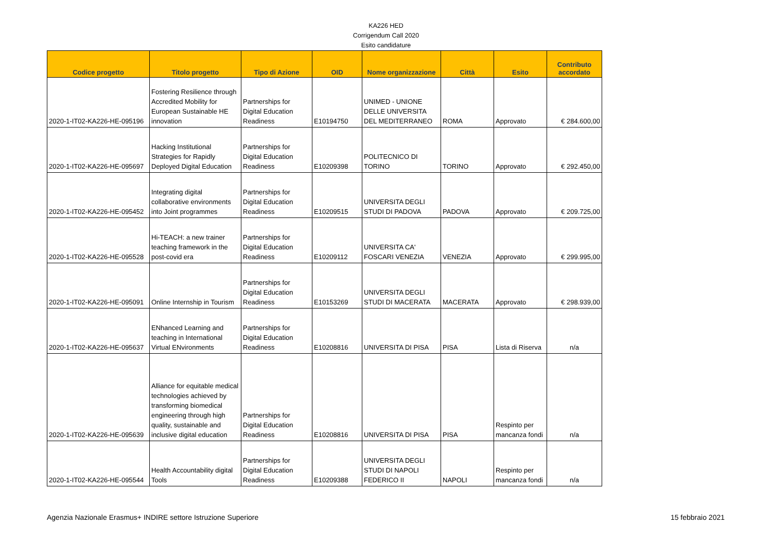KA226 HED
Corrigendum Call 2020
Esito candidature
| Codice progetto | Titolo progetto | Tipo di Azione | OID | Nome organizzazione | Città | Esito | Contributo accordato |
| --- | --- | --- | --- | --- | --- | --- | --- |
| 2020-1-IT02-KA226-HE-095196 | Fostering Resilience through Accredited Mobility for European Sustainable HE innovation | Partnerships for Digital Education Readiness | E10194750 | UNIMED - UNIONE DELLE UNIVERSITA DEL MEDITERRANEO | ROMA | Approvato | € 284.600,00 |
| 2020-1-IT02-KA226-HE-095697 | Hacking Institutional Strategies for Rapidly Deployed Digital Education | Partnerships for Digital Education Readiness | E10209398 | POLITECNICO DI TORINO | TORINO | Approvato | € 292.450,00 |
| 2020-1-IT02-KA226-HE-095452 | Integrating digital collaborative environments into Joint programmes | Partnerships for Digital Education Readiness | E10209515 | UNIVERSITA DEGLI STUDI DI PADOVA | PADOVA | Approvato | € 209.725,00 |
| 2020-1-IT02-KA226-HE-095528 | Hi-TEACH: a new trainer teaching framework in the post-covid era | Partnerships for Digital Education Readiness | E10209112 | UNIVERSITA CA' FOSCARI VENEZIA | VENEZIA | Approvato | € 299.995,00 |
| 2020-1-IT02-KA226-HE-095091 | Online Internship in Tourism | Partnerships for Digital Education Readiness | E10153269 | UNIVERSITA DEGLI STUDI DI MACERATA | MACERATA | Approvato | € 298.939,00 |
| 2020-1-IT02-KA226-HE-095637 | ENhanced Learning and teaching in International Virtual ENvironments | Partnerships for Digital Education Readiness | E10208816 | UNIVERSITA DI PISA | PISA | Lista di Riserva | n/a |
| 2020-1-IT02-KA226-HE-095639 | Alliance for equitable medical technologies achieved by transforming biomedical engineering through high quality, sustainable and inclusive digital education | Partnerships for Digital Education Readiness | E10208816 | UNIVERSITA DI PISA | PISA | Respinto per mancanza fondi | n/a |
| 2020-1-IT02-KA226-HE-095544 | Health Accountability digital Tools | Partnerships for Digital Education Readiness | E10209388 | UNIVERSITA DEGLI STUDI DI NAPOLI FEDERICO II | NAPOLI | Respinto per mancanza fondi | n/a |
Agenzia Nazionale Erasmus+ INDIRE settore Istruzione Superiore 15 febbraio 2021